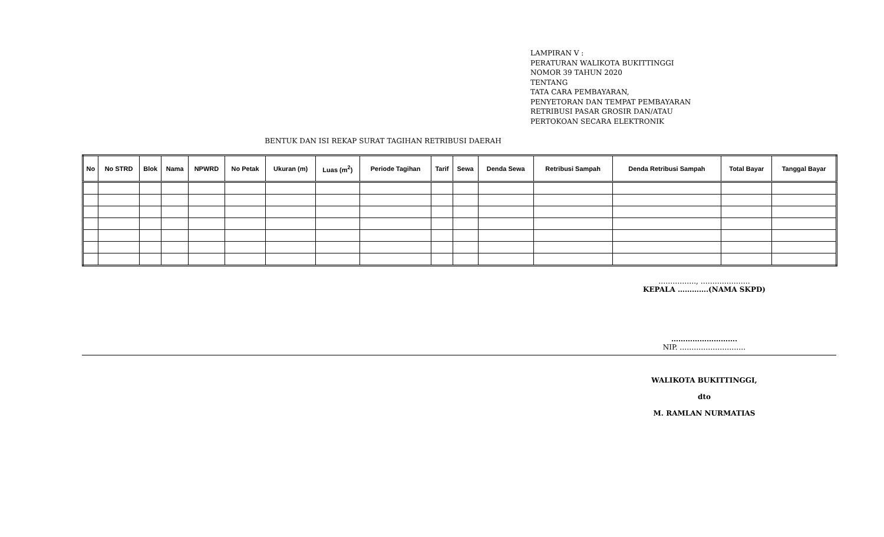LAMPIRAN V :
PERATURAN WALIKOTA BUKITTINGGI
NOMOR 39 TAHUN 2020
TENTANG
TATA CARA PEMBAYARAN,
PENYETORAN DAN TEMPAT PEMBAYARAN
RETRIBUSI PASAR GROSIR DAN/ATAU
PERTOKOAN SECARA ELEKTRONIK
BENTUK DAN ISI REKAP SURAT TAGIHAN RETRIBUSI DAERAH
| No | No STRD | Blok | Nama | NPWRD | No Petak | Ukuran (m) | Luas (m<sup>2</sup>) | Periode Tagihan | Tarif | Sewa | Denda Sewa | Retribusi Sampah | Denda Retribusi Sampah | Total Bayar | Tanggal Bayar |
| --- | --- | --- | --- | --- | --- | --- | --- | --- | --- | --- | --- | --- | --- | --- | --- |
……………., …………………
KEPALA ………….(NAMA SKPD)
……………………….
NIP. ……………………….
WALIKOTA BUKITTINGGI,
dto
M. RAMLAN NURMATIAS